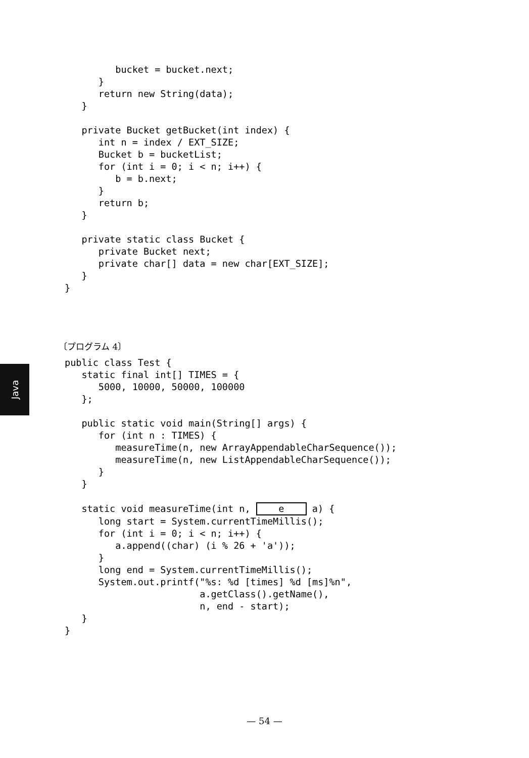bucket = bucket.next;
      }
      return new String(data);
   }

   private Bucket getBucket(int index) {
      int n = index / EXT_SIZE;
      Bucket b = bucketList;
      for (int i = 0; i < n; i++) {
         b = b.next;
      }
      return b;
   }

   private static class Bucket {
      private Bucket next;
      private char[] data = new char[EXT_SIZE];
   }
}
〔プログラム 4〕
Java
public class Test {
   static final int[] TIMES = {
      5000, 10000, 50000, 100000
   };

   public static void main(String[] args) {
      for (int n : TIMES) {
         measureTime(n, new ArrayAppendableCharSequence());
         measureTime(n, new ListAppendableCharSequence());
      }
   }

   static void measureTime(int n, e a) {
      long start = System.currentTimeMillis();
      for (int i = 0; i < n; i++) {
         a.append((char) (i % 26 + 'a'));
      }
      long end = System.currentTimeMillis();
      System.out.printf("%s: %d [times] %d [ms]%n",
                        a.getClass().getName(),
                        n, end - start);
   }
}
— 54 —